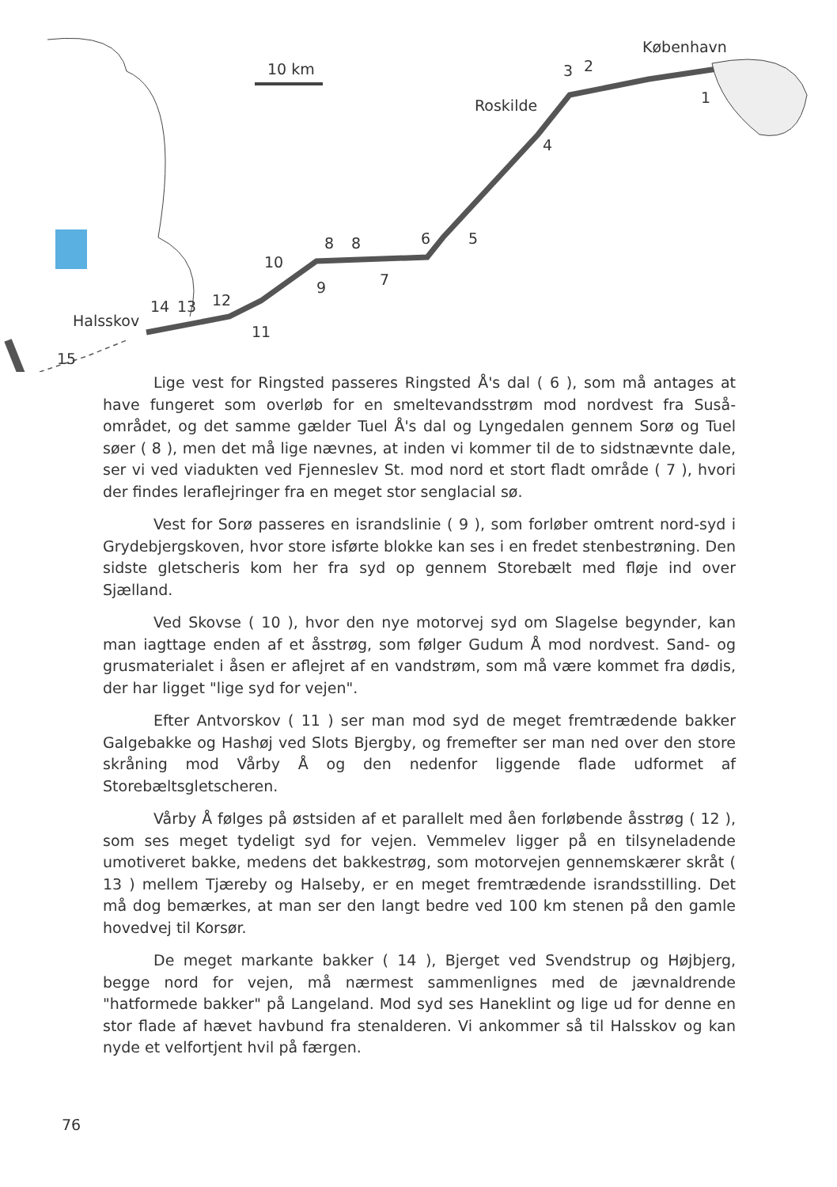10 km
København
Roskilde
3 2
1
4
5 6 8 8
10
9 7
12
11
14 13
Halsskov
15
Lige vest for Ringsted passeres Ringsted Å's dal ( 6 ), som må antages at have fungeret som overløb for en smeltevandsstrøm mod nordvest fra Suså-området, og det samme gælder Tuel Å's dal og Lyngedalen gennem Sorø og Tuel søer ( 8 ), men det må lige nævnes, at inden vi kommer til de to sidstnævnte dale, ser vi ved viadukten ved Fjenneslev St. mod nord et stort fladt område ( 7 ), hvori der findes leraflejringer fra en meget stor senglacial sø.
Vest for Sorø passeres en israndslinie ( 9 ), som forløber omtrent nord-syd i Grydebjergskoven, hvor store isførte blokke kan ses i en fredet stenbestrøning. Den sidste gletscheris kom her fra syd op gennem Storebælt med fløje ind over Sjælland.
Ved Skovse ( 10 ), hvor den nye motorvej syd om Slagelse begynder, kan man iagttage enden af et åsstrøg, som følger Gudum Å mod nordvest. Sand- og grusmaterialet i åsen er aflejret af en vandstrøm, som må være kommet fra dødis, der har ligget "lige syd for vejen".
Efter Antvorskov ( 11 ) ser man mod syd de meget fremtrædende bakker Galgebakke og Hashøj ved Slots Bjergby, og fremefter ser man ned over den store skråning mod Vårby Å og den nedenfor liggende flade udformet af Storebæltsgletscheren.
Vårby Å følges på østsiden af et parallelt med åen forløbende åsstrøg ( 12 ), som ses meget tydeligt syd for vejen. Vemmelev ligger på en tilsyneladende umotiveret bakke, medens det bakkestrøg, som motorvejen gennemskærer skråt ( 13 ) mellem Tjæreby og Halseby, er en meget fremtrædende israndsstilling. Det må dog bemærkes, at man ser den langt bedre ved 100 km stenen på den gamle hovedvej til Korsør.
De meget markante bakker ( 14 ), Bjerget ved Svendstrup og Højbjerg, begge nord for vejen, må nærmest sammenlignes med de jævnaldrende "hatformede bakker" på Langeland. Mod syd ses Haneklint og lige ud for denne en stor flade af hævet havbund fra stenalderen. Vi ankommer så til Halsskov og kan nyde et velfortjent hvil på færgen.
76